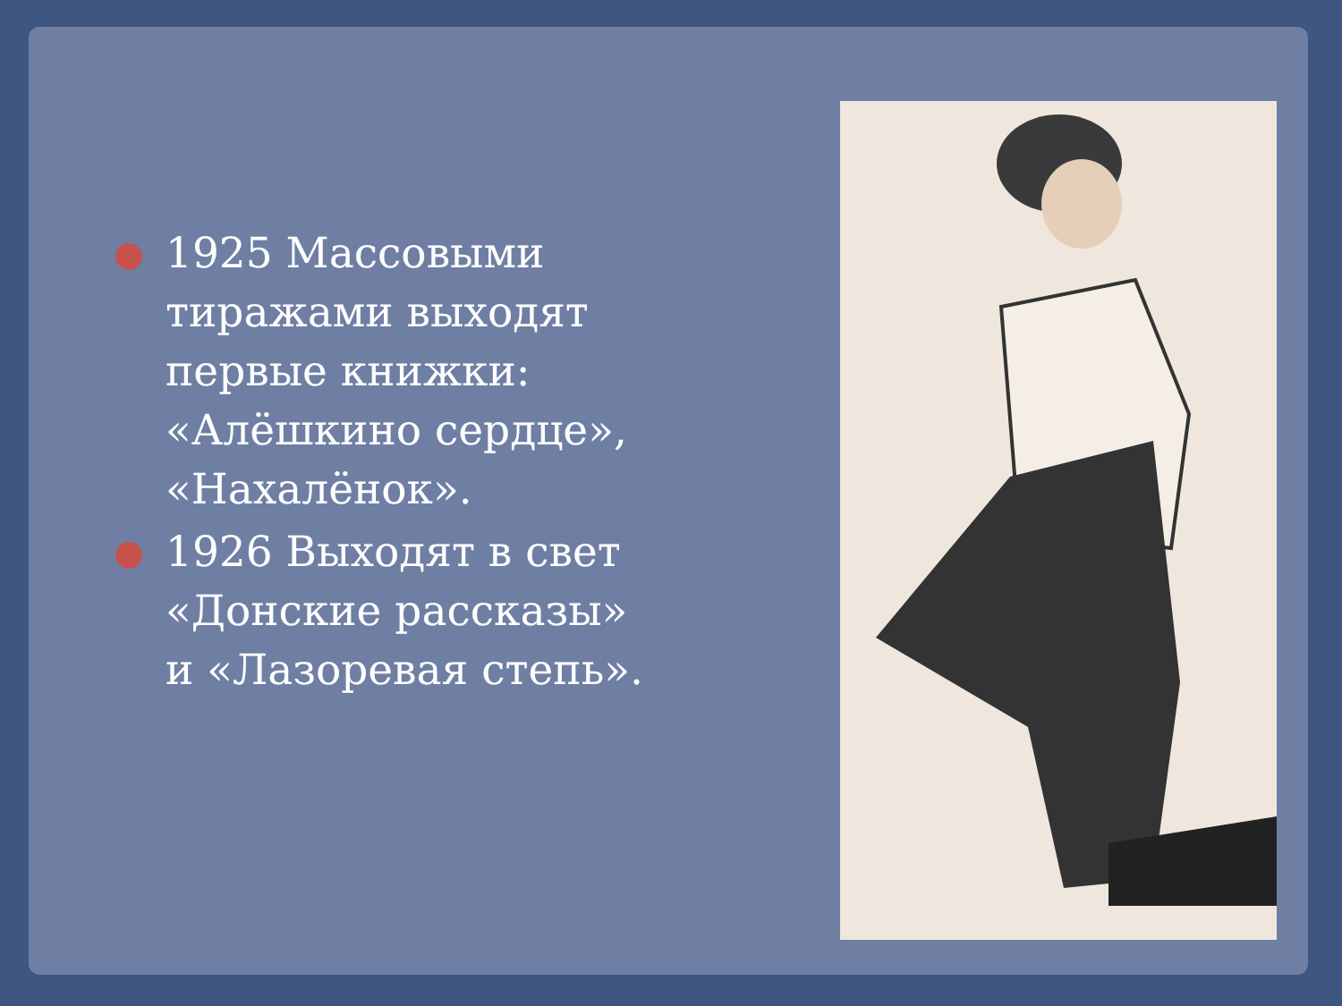1925 Массовыми тиражами выходят первые книжки: «Алёшкино сердце», «Нахалёнок».
1926 Выходят в свет «Донские рассказы» и «Лазоревая степь».